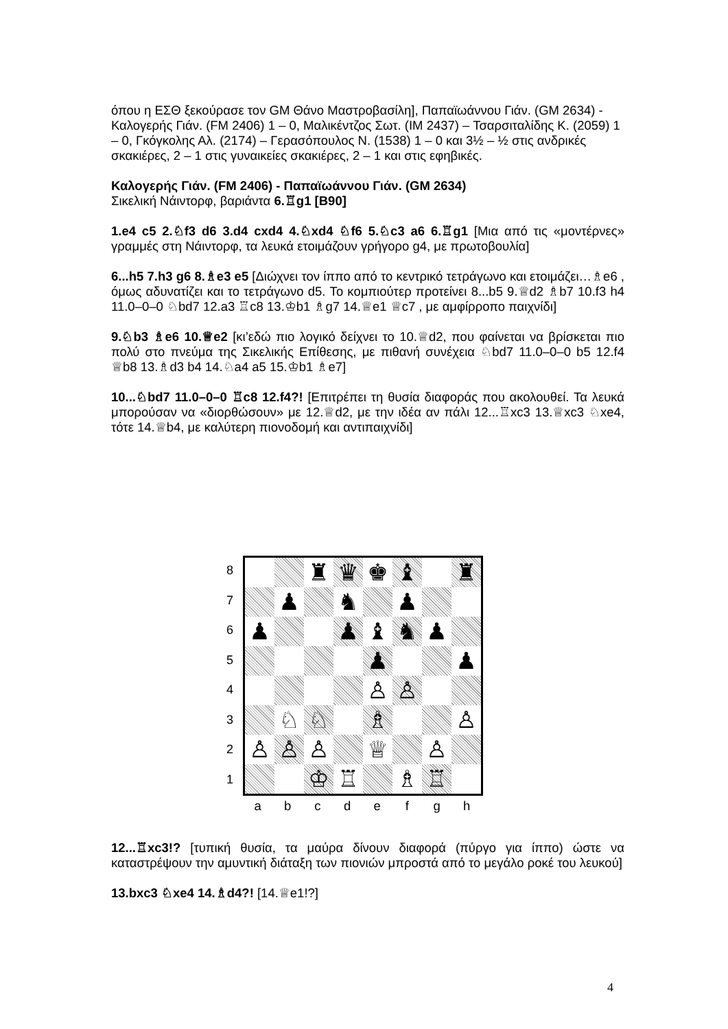όπου η ΕΣΘ ξεκούρασε τον GM Θάνο Μαστροβασίλη], Παπαϊωάννου Γιάν. (GM 2634) - Καλογερής Γιάν. (FM 2406) 1 – 0, Μαλικέντζος Σωτ. (IM 2437) – Τσαρσιταλίδης Κ. (2059) 1 – 0, Γκόγκολης Αλ. (2174) – Γερασόπουλος Ν. (1538) 1 – 0 και 3½ – ½ στις ανδρικές σκακιέρες, 2 – 1 στις γυναικείες σκακιέρες, 2 – 1 και στις εφηβικές.
Καλογερής Γιάν. (FM 2406) - Παπαϊωάννου Γιάν. (GM 2634)
Σικελική Νάιντορφ, βαριάντα 6.♖g1 [B90]
1.e4 c5 2.♘f3 d6 3.d4 cxd4 4.♘xd4 ♘f6 5.♘c3 a6 6.♖g1 [Μια από τις «μοντέρνες» γραμμές στη Νάιντορφ, τα λευκά ετοιμάζουν γρήγορο g4, με πρωτοβουλία]
6...h5 7.h3 g6 8.♗e3 e5 [Διώχνει τον ίππο από το κεντρικό τετράγωνο και ετοιμάζει…♗e6 , όμως αδυνατίζει και το τετράγωνο d5. Το κομπιούτερ προτείνει 8...b5 9.♕d2 ♗b7 10.f3 h4 11.0–0–0 ♘bd7 12.a3 ♖c8 13.♔b1 ♗g7 14.♕e1 ♕c7 , με αμφίρροπο παιχνίδι]
9.♘b3 ♗e6 10.♕e2 [κι’εδώ πιο λογικό δείχνει το 10.♕d2, που φαίνεται να βρίσκεται πιο πολύ στο πνεύμα της Σικελικής Επίθεσης, με πιθανή συνέχεια ♘bd7 11.0–0–0 b5 12.f4 ♕b8 13.♗d3 b4 14.♘a4 a5 15.♔b1 ♗e7]
10...♘bd7 11.0–0–0 ♖c8 12.f4?! [Επιτρέπει τη θυσία διαφοράς που ακολουθεί. Τα λευκά μπορούσαν να «διορθώσουν» με 12.♕d2, με την ιδέα αν πάλι 12...♖xc3 13.♕xc3 ♘xe4, τότε 14.♕b4, με καλύτερη πιονοδομή και αντιπαιχνίδι]
8
7
6
5
4
3
2
1
| | | ♜ | ♛ | ♚ | ♝ | | ♜ |
| | ♟ | | ♞ | | ♟ | | |
| ♟ | | | ♟ | ♝ | ♞ | ♟ | |
| | | | | ♟ | | | ♟ |
| | | | | ♙ | ♙ | | |
| | ♘ | ♘ | | ♗ | | | ♙ |
| ♙ | ♙ | ♙ | | ♕ | | ♙ | |
| | | ♔ | ♖ | | ♗ | ♖ | |
abcdefgh
12...♖xc3!? [τυπική θυσία, τα μαύρα δίνουν διαφορά (πύργο για ίππο) ώστε να καταστρέψουν την αμυντική διάταξη των πιονιών μπροστά από το μεγάλο ροκέ του λευκού]
13.bxc3 ♘xe4 14.♗d4?! [14.♕e1!?]
4